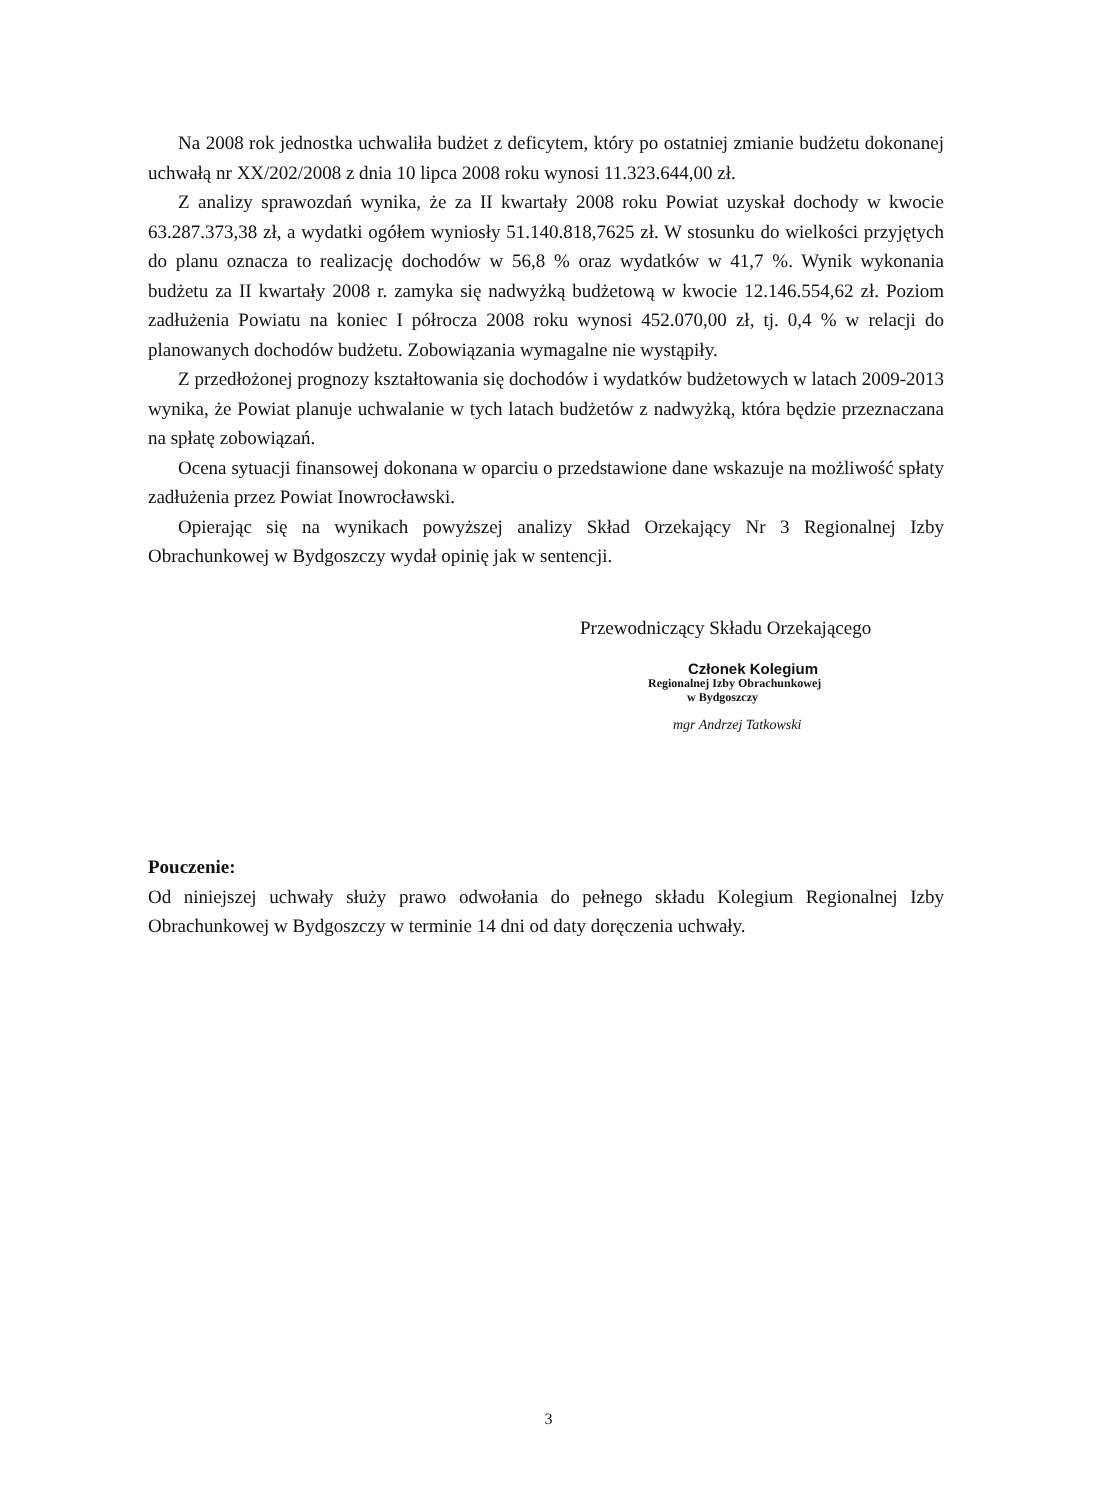Na 2008 rok jednostka uchwaliła budżet z deficytem, który po ostatniej zmianie budżetu dokonanej uchwałą nr XX/202/2008 z dnia 10 lipca 2008 roku wynosi 11.323.644,00 zł.
Z analizy sprawozdań wynika, że za II kwartały 2008 roku Powiat uzyskał dochody w kwocie 63.287.373,38 zł, a wydatki ogółem wyniosły 51.140.818,7625 zł. W stosunku do wielkości przyjętych do planu oznacza to realizację dochodów w 56,8 % oraz wydatków w 41,7 %. Wynik wykonania budżetu za II kwartały 2008 r. zamyka się nadwyżką budżetową w kwocie 12.146.554,62 zł. Poziom zadłużenia Powiatu na koniec I półrocza 2008 roku wynosi 452.070,00 zł, tj. 0,4 % w relacji do planowanych dochodów budżetu. Zobowiązania wymagalne nie wystąpiły.
Z przedłożonej prognozy kształtowania się dochodów i wydatków budżetowych w latach 2009-2013 wynika, że Powiat planuje uchwalanie w tych latach budżetów z nadwyżką, która będzie przeznaczana na spłatę zobowiązań.
Ocena sytuacji finansowej dokonana w oparciu o przedstawione dane wskazuje na możliwość spłaty zadłużenia przez Powiat Inowrocławski.
Opierając się na wynikach powyższej analizy Skład Orzekający Nr 3 Regionalnej Izby Obrachunkowej w Bydgoszczy wydał opinię jak w sentencji.
Przewodniczący Składu Orzekającego
Członek Kolegium
Regionalnej Izby Obrachunkowej
w Bydgoszczy
mgr Andrzej Tatkowski
Pouczenie:
Od niniejszej uchwały służy prawo odwołania do pełnego składu Kolegium Regionalnej Izby Obrachunkowej w Bydgoszczy w terminie 14 dni od daty doręczenia uchwały.
3